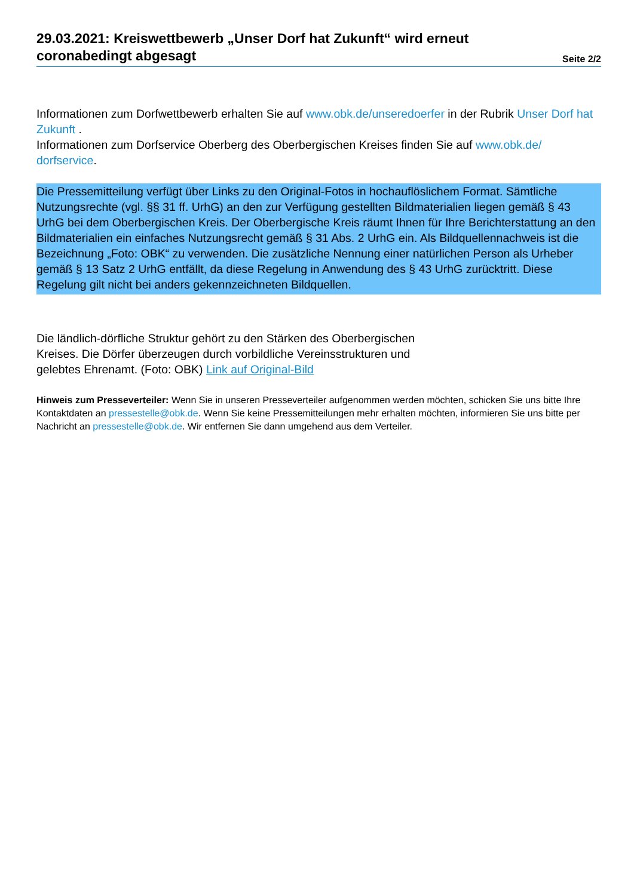29.03.2021: Kreiswettbewerb „Unser Dorf hat Zukunft“ wird erneut
coronabedingt abgesagt
Seite 2/2
Informationen zum Dorfwettbewerb erhalten Sie auf www.obk.de/unseredoerfer in der Rubrik Unser Dorf hat Zukunft .
Informationen zum Dorfservice Oberberg des Oberbergischen Kreises finden Sie auf www.obk.de/ dorfservice.
Die Pressemitteilung verfügt über Links zu den Original-Fotos in hochauflöslichem Format. Sämtliche Nutzungsrechte (vgl. §§ 31 ff. UrhG) an den zur Verfügung gestellten Bildmaterialien liegen gemäß § 43 UrhG bei dem Oberbergischen Kreis. Der Oberbergische Kreis räumt Ihnen für Ihre Berichterstattung an den Bildmaterialien ein einfaches Nutzungsrecht gemäß § 31 Abs. 2 UrhG ein. Als Bildquellennachweis ist die Bezeichnung „Foto: OBK“ zu verwenden. Die zusätzliche Nennung einer natürlichen Person als Urheber gemäß § 13 Satz 2 UrhG entfällt, da diese Regelung in Anwendung des § 43 UrhG zurücktritt. Diese Regelung gilt nicht bei anders gekennzeichneten Bildquellen.
Die ländlich-dörfliche Struktur gehört zu den Stärken des Oberbergischen Kreises. Die Dörfer überzeugen durch vorbildliche Vereinsstrukturen und gelebtes Ehrenamt. (Foto: OBK) Link auf Original-Bild
Hinweis zum Presseverteiler: Wenn Sie in unseren Presseverteiler aufgenommen werden möchten, schicken Sie uns bitte Ihre Kontaktdaten an pressestelle@obk.de. Wenn Sie keine Pressemitteilungen mehr erhalten möchten, informieren Sie uns bitte per Nachricht an pressestelle@obk.de. Wir entfernen Sie dann umgehend aus dem Verteiler.